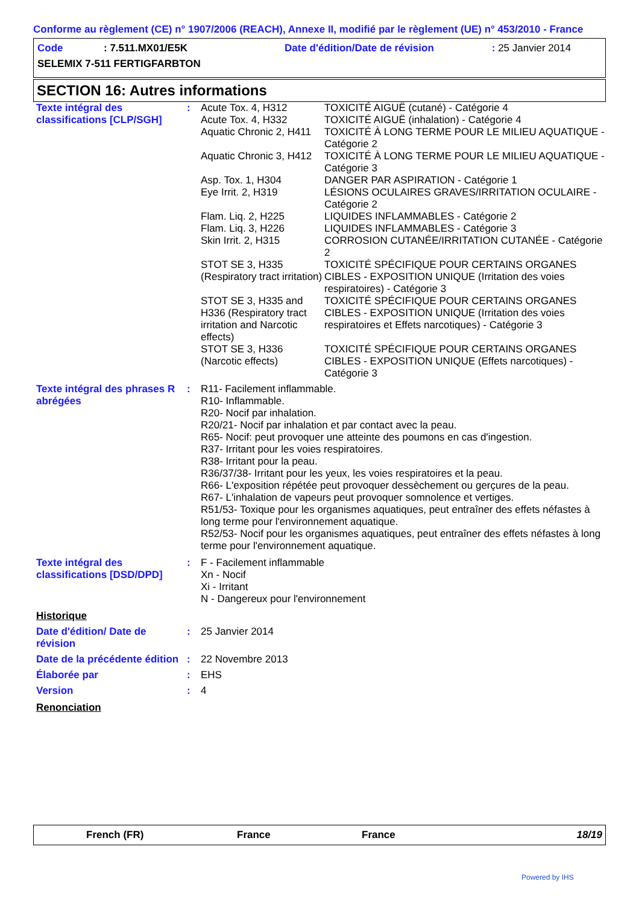Conforme au règlement (CE) n° 1907/2006 (REACH), Annexe II, modifié par le règlement (UE) n° 453/2010 - France
| Code | : 7.511.MX01/E5K | Date d'édition/Date de révision | : 25 Janvier 2014 |
| SELEMIX 7-511 FERTIGFARBTON | | | |
SECTION 16: Autres informations
| Texte intégral des classifications [CLP/SGH] | : | Acute Tox. 4, H312 | TOXICITÉ AIGUË (cutané) - Catégorie 4 |
| | | Acute Tox. 4, H332 | TOXICITÉ AIGUË (inhalation) - Catégorie 4 |
| | | Aquatic Chronic 2, H411 | TOXICITÉ À LONG TERME POUR LE MILIEU AQUATIQUE - Catégorie 2 |
| | | Aquatic Chronic 3, H412 | TOXICITÉ À LONG TERME POUR LE MILIEU AQUATIQUE - Catégorie 3 |
| | | Asp. Tox. 1, H304 | DANGER PAR ASPIRATION - Catégorie 1 |
| | | Eye Irrit. 2, H319 | LÉSIONS OCULAIRES GRAVES/IRRITATION OCULAIRE - Catégorie 2 |
| | | Flam. Liq. 2, H225 | LIQUIDES INFLAMMABLES - Catégorie 2 |
| | | Flam. Liq. 3, H226 | LIQUIDES INFLAMMABLES - Catégorie 3 |
| | | Skin Irrit. 2, H315 | CORROSION CUTANÉE/IRRITATION CUTANÉE - Catégorie 2 |
| | | STOT SE 3, H335 (Respiratory tract irritation) | TOXICITÉ SPÉCIFIQUE POUR CERTAINS ORGANES CIBLES - EXPOSITION UNIQUE (Irritation des voies respiratoires) - Catégorie 3 |
| | | STOT SE 3, H335 and H336 (Respiratory tract irritation and Narcotic effects) STOT SE 3, H336 (Narcotic effects) | TOXICITÉ SPÉCIFIQUE POUR CERTAINS ORGANES CIBLES - EXPOSITION UNIQUE (Irritation des voies respiratoires et Effets narcotiques) - Catégorie 3 TOXICITÉ SPÉCIFIQUE POUR CERTAINS ORGANES CIBLES - EXPOSITION UNIQUE (Effets narcotiques) - Catégorie 3 |
| Texte intégral des phrases R abrégées | : | R11- Facilement inflammable. R10- Inflammable. R20- Nocif par inhalation. R20/21- Nocif par inhalation et par contact avec la peau. R65- Nocif: peut provoquer une atteinte des poumons en cas d'ingestion. R37- Irritant pour les voies respiratoires. R38- Irritant pour la peau. R36/37/38- Irritant pour les yeux, les voies respiratoires et la peau. R66- L'exposition répétée peut provoquer dessèchement ou gerçures de la peau. R67- L'inhalation de vapeurs peut provoquer somnolence et vertiges. R51/53- Toxique pour les organismes aquatiques, peut entraîner des effets néfastes à long terme pour l'environnement aquatique. R52/53- Nocif pour les organismes aquatiques, peut entraîner des effets néfastes à long terme pour l'environnement aquatique. | |
| Texte intégral des classifications [DSD/DPD] | : | F - Facilement inflammable Xn - Nocif Xi - Irritant N - Dangereux pour l'environnement | |
| Historique | | | |
| Date d'édition/ Date de révision | : | 25 Janvier 2014 | |
| Date de la précédente édition | : | 22 Novembre 2013 | |
| Élaborée par | : | EHS | |
| Version | : | 4 | |
| Renonciation | | | |
French (FR) France France 18/19
Powered by IHS